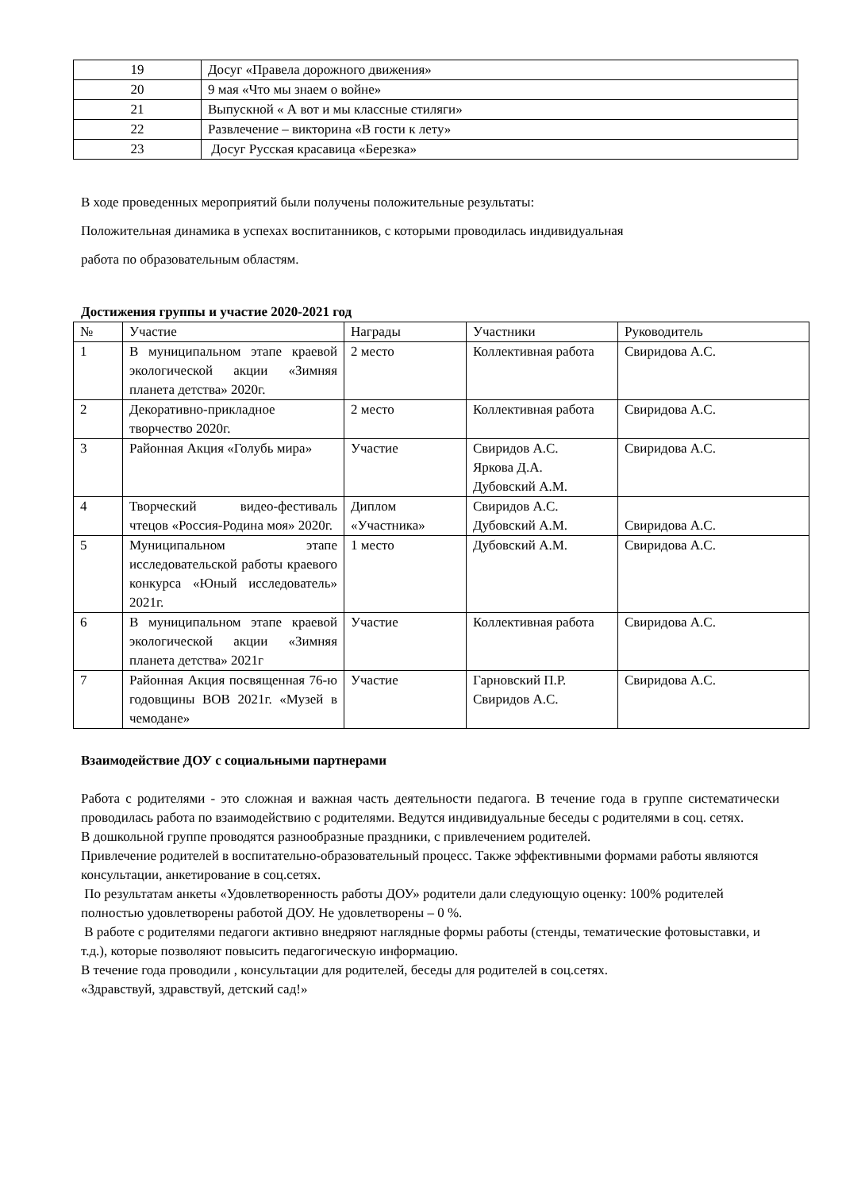| 19 | Досуг «Правела дорожного движения» |
| 20 | 9 мая «Что мы знаем о войне» |
| 21 | Выпускной « А вот и мы классные стиляги» |
| 22 | Развлечение – викторина «В гости к лету» |
| 23 | Досуг Русская красавица «Березка» |
В ходе проведенных мероприятий были получены положительные результаты:
Положительная динамика в успехах воспитанников, с которыми проводилась индивидуальная
работа по образовательным областям.
Достижения группы и участие 2020-2021 год
| № | Участие | Награды | Участники | Руководитель |
| --- | --- | --- | --- | --- |
| 1 | В муниципальном этапе краевой экологической акции «Зимняя планета детства» 2020г. | 2 место | Коллективная работа | Свиридова А.С. |
| 2 | Декоративно-прикладное творчество 2020г. | 2 место | Коллективная работа | Свиридова А.С. |
| 3 | Районная Акция «Голубь мира» | Участие | Свиридов А.С. Яркова Д.А. Дубовский А.М. | Свиридова А.С. |
| 4 | Творческий видео-фестиваль чтецов «Россия-Родина моя» 2020г. | Диплом «Участника» | Свиридов А.С. Дубовский А.М. | Свиридова А.С. |
| 5 | Муниципальном этапе исследовательской работы краевого конкурса «Юный исследователь» 2021г. | 1 место | Дубовский А.М. | Свиридова А.С. |
| 6 | В муниципальном этапе краевой экологической акции «Зимняя планета детства» 2021г | Участие | Коллективная работа | Свиридова А.С. |
| 7 | Районная Акция посвященная 76-ю годовщины ВОВ 2021г. «Музей в чемодане» | Участие | Гарновский П.Р. Свиридов А.С. | Свиридова А.С. |
Взаимодействие ДОУ с социальными партнерами
Работа с родителями - это сложная и важная часть деятельности педагога. В течение года в группе систематически проводилась работа по взаимодействию с родителями. Ведутся индивидуальные беседы с родителями в соц. сетях.
В дошкольной группе проводятся разнообразные праздники, с привлечением родителей.
Привлечение родителей в воспитательно-образовательный процесс. Также эффективными формами работы являются консультации, анкетирование в соц.сетях.
По результатам анкеты «Удовлетворенность работы ДОУ» родители дали следующую оценку: 100% родителей полностью удовлетворены работой ДОУ. Не удовлетворены – 0 %.
В работе с родителями педагоги активно внедряют наглядные формы работы (стенды, тематические фотовыставки, и т.д.), которые позволяют повысить педагогическую информацию.
В течение года проводили , консультации для родителей, беседы для родителей в соц.сетях.
«Здравствуй, здравствуй, детский сад!»